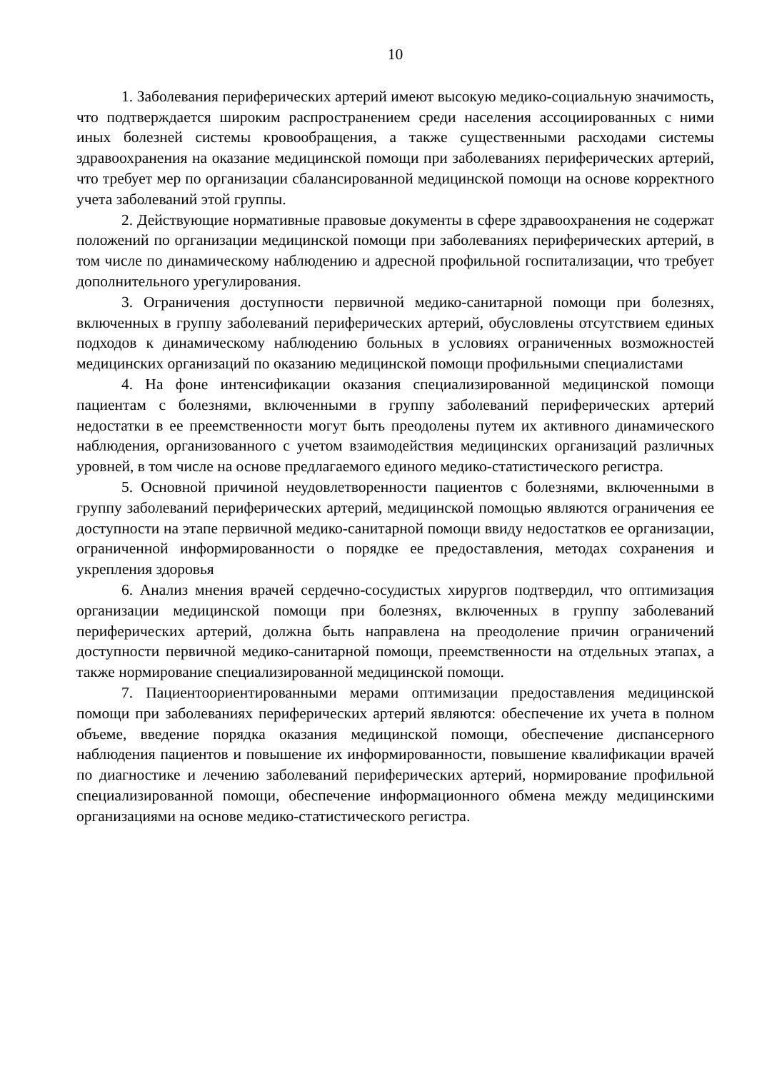10
1. Заболевания периферических артерий имеют высокую медико-социальную значимость, что подтверждается широким распространением среди населения ассоциированных с ними иных болезней системы кровообращения, а также существенными расходами системы здравоохранения на оказание медицинской помощи при заболеваниях периферических артерий, что требует мер по организации сбалансированной медицинской помощи на основе корректного учета заболеваний этой группы.
2. Действующие нормативные правовые документы в сфере здравоохранения не содержат положений по организации медицинской помощи при заболеваниях периферических артерий, в том числе по динамическому наблюдению и адресной профильной госпитализации, что требует дополнительного урегулирования.
3. Ограничения доступности первичной медико-санитарной помощи при болезнях, включенных в группу заболеваний периферических артерий, обусловлены отсутствием единых подходов к динамическому наблюдению больных в условиях ограниченных возможностей медицинских организаций по оказанию медицинской помощи профильными специалистами
4. На фоне интенсификации оказания специализированной медицинской помощи пациентам с болезнями, включенными в группу заболеваний периферических артерий недостатки в ее преемственности могут быть преодолены путем их активного динамического наблюдения, организованного с учетом взаимодействия медицинских организаций различных уровней, в том числе на основе предлагаемого единого медико-статистического регистра.
5. Основной причиной неудовлетворенности пациентов с болезнями, включенными в группу заболеваний периферических артерий, медицинской помощью являются ограничения ее доступности на этапе первичной медико-санитарной помощи ввиду недостатков ее организации, ограниченной информированности о порядке ее предоставления, методах сохранения и укрепления здоровья
6. Анализ мнения врачей сердечно-сосудистых хирургов подтвердил, что оптимизация организации медицинской помощи при болезнях, включенных в группу заболеваний периферических артерий, должна быть направлена на преодоление причин ограничений доступности первичной медико-санитарной помощи, преемственности на отдельных этапах, а также нормирование специализированной медицинской помощи.
7. Пациентоориентированными мерами оптимизации предоставления медицинской помощи при заболеваниях периферических артерий являются: обеспечение их учета в полном объеме, введение порядка оказания медицинской помощи, обеспечение диспансерного наблюдения пациентов и повышение их информированности, повышение квалификации врачей по диагностике и лечению заболеваний периферических артерий, нормирование профильной специализированной помощи, обеспечение информационного обмена между медицинскими организациями на основе медико-статистического регистра.